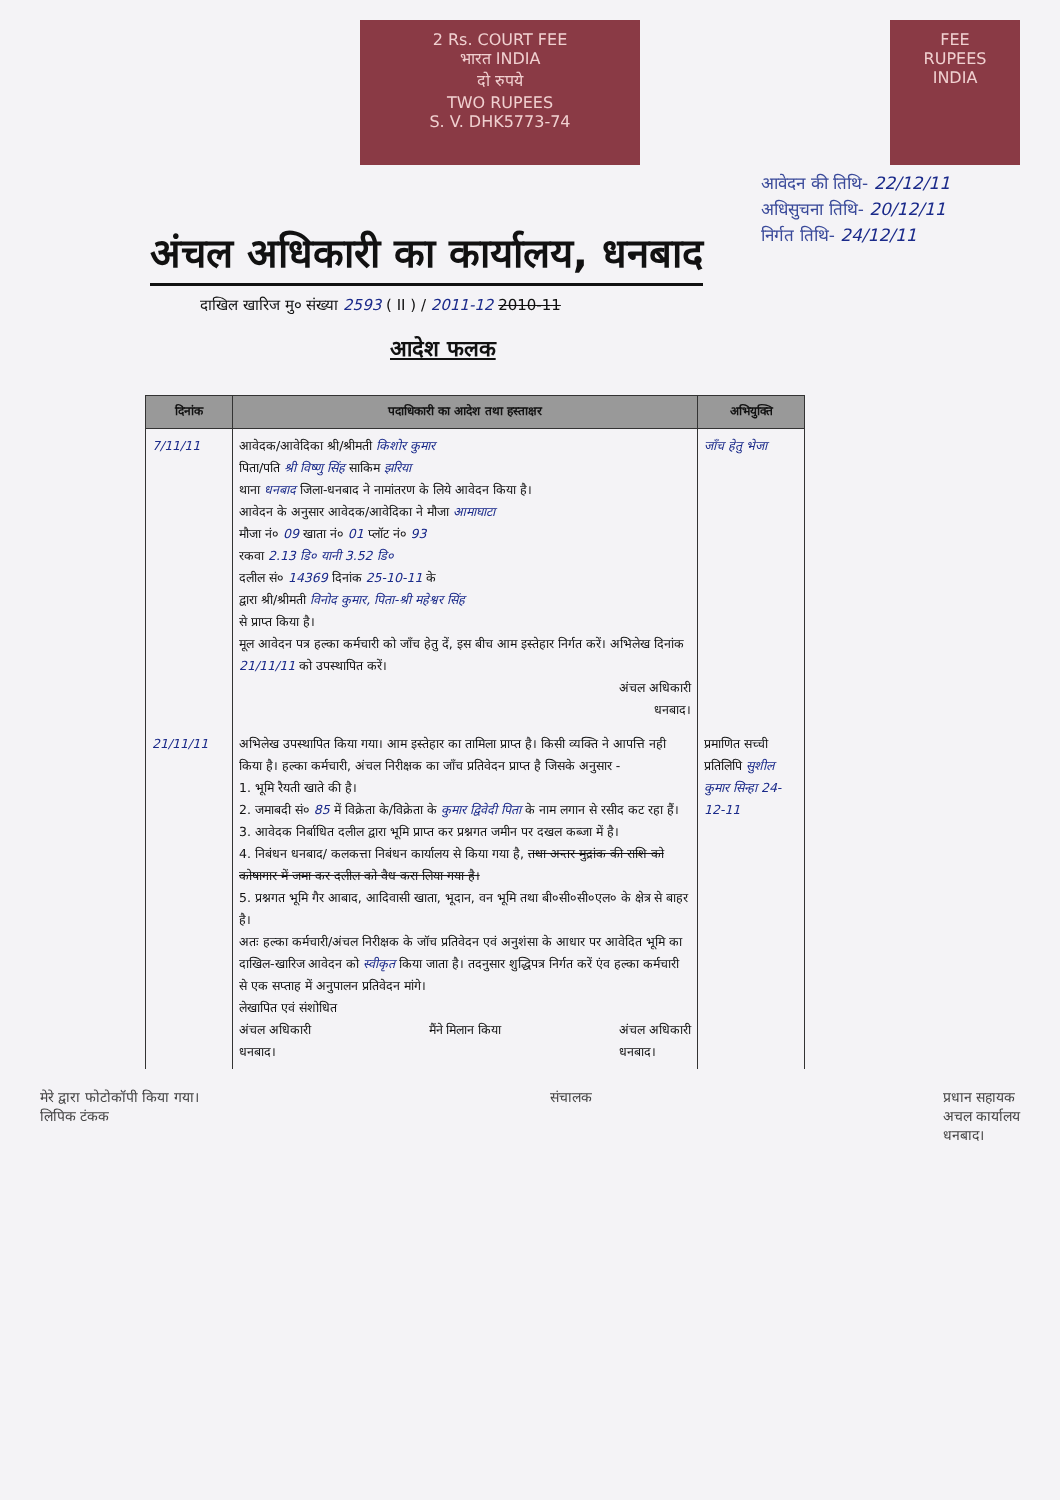2 Rs. COURT FEE
भारत INDIA
दो रुपये
TWO RUPEES
S. V. DHK5773-74
FEE
RUPEES
INDIA
अंचल अधिकारी का कार्यालय, धनबाद
आवेदन की तिथि- 22/12/11
अधिसुचना तिथि- 20/12/11
निर्गत तिथि- 24/12/11
दाखिल खारिज मु० संख्या 2593 ( II ) / 2011-12 2010-11
आदेश फलक
| दिनांक | पदाधिकारी का आदेश तथा हस्ताक्षर | अभियुक्ति |
| --- | --- | --- |
| 7/11/11 | आवेदक/आवेदिका श्री/श्रीमती किशोर कुमार पिता/पति श्री विष्णु सिंह साकिम झरिया थाना धनबाद जिला-धनबाद ने नामांतरण के लिये आवेदन किया है। आवेदन के अनुसार आवेदक/आवेदिका ने मौजा आमाघाटा मौजा नं० 09 खाता नं० 01 प्लॉट नं० 93 रकवा 2.13 डि० यानी 3.52 डि० दलील सं० 14369 दिनांक 25-10-11 के द्वारा श्री/श्रीमती विनोद कुमार, पिता-श्री महेश्वर सिंह से प्राप्त किया है। मूल आवेदन पत्र हल्का कर्मचारी को जाँच हेतु दें, इस बीच आम इस्तेहार निर्गत करें। अभिलेख दिनांक 21/11/11 को उपस्थापित करें। अंचल अधिकारी धनबाद। | जाँच हेतु भेजा |
| 21/11/11 | अभिलेख उपस्थापित किया गया। आम इस्तेहार का तामिला प्राप्त है। किसी व्यक्ति ने आपत्ति नही किया है। हल्का कर्मचारी, अंचल निरीक्षक का जाँच प्रतिवेदन प्राप्त है जिसके अनुसार - 1. भूमि रैयती खाते की है। 2. जमाबदी सं० 85 में विक्रेता के/विक्रेता के कुमार द्विवेदी पिता के नाम लगान से रसीद कट रहा हैं। 3. आवेदक निर्बाधित दलील द्वारा भूमि प्राप्त कर प्रश्नगत जमीन पर दखल कब्जा में है। 4. निबंधन धनबाद/ कलकत्ता निबंधन कार्यालय से किया गया है, तथा अन्तर मुद्रांक की राशि को कोषागार में जमा कर दलील को वैध करा लिया गया है। 5. प्रश्नगत भूमि गैर आबाद, आदिवासी खाता, भूदान, वन भूमि तथा बी०सी०सी०एल० के क्षेत्र से बाहर है। अतः हल्का कर्मचारी/अंचल निरीक्षक के जॉच प्रतिवेदन एवं अनुशंसा के आधार पर आवेदित भूमि का दाखिल-खारिज आवेदन को स्वीकृत किया जाता है। तदनुसार शुद्धिपत्र निर्गत करें एंव हल्का कर्मचारी से एक सप्ताह में अनुपालन प्रतिवेदन मांगे। लेखापित एवं संशोधित अंचल अधिकारी धनबाद। मैंने मिलान किया अंचल अधिकारी धनबाद। | प्रमाणित सच्ची प्रतिलिपि सुशील कुमार सिन्हा 24-12-11 |
मेरे द्वारा फोटोकॉपी किया गया।
लिपिक टंकक संचालक प्रधान सहायक
अचल कार्यालय
धनबाद।